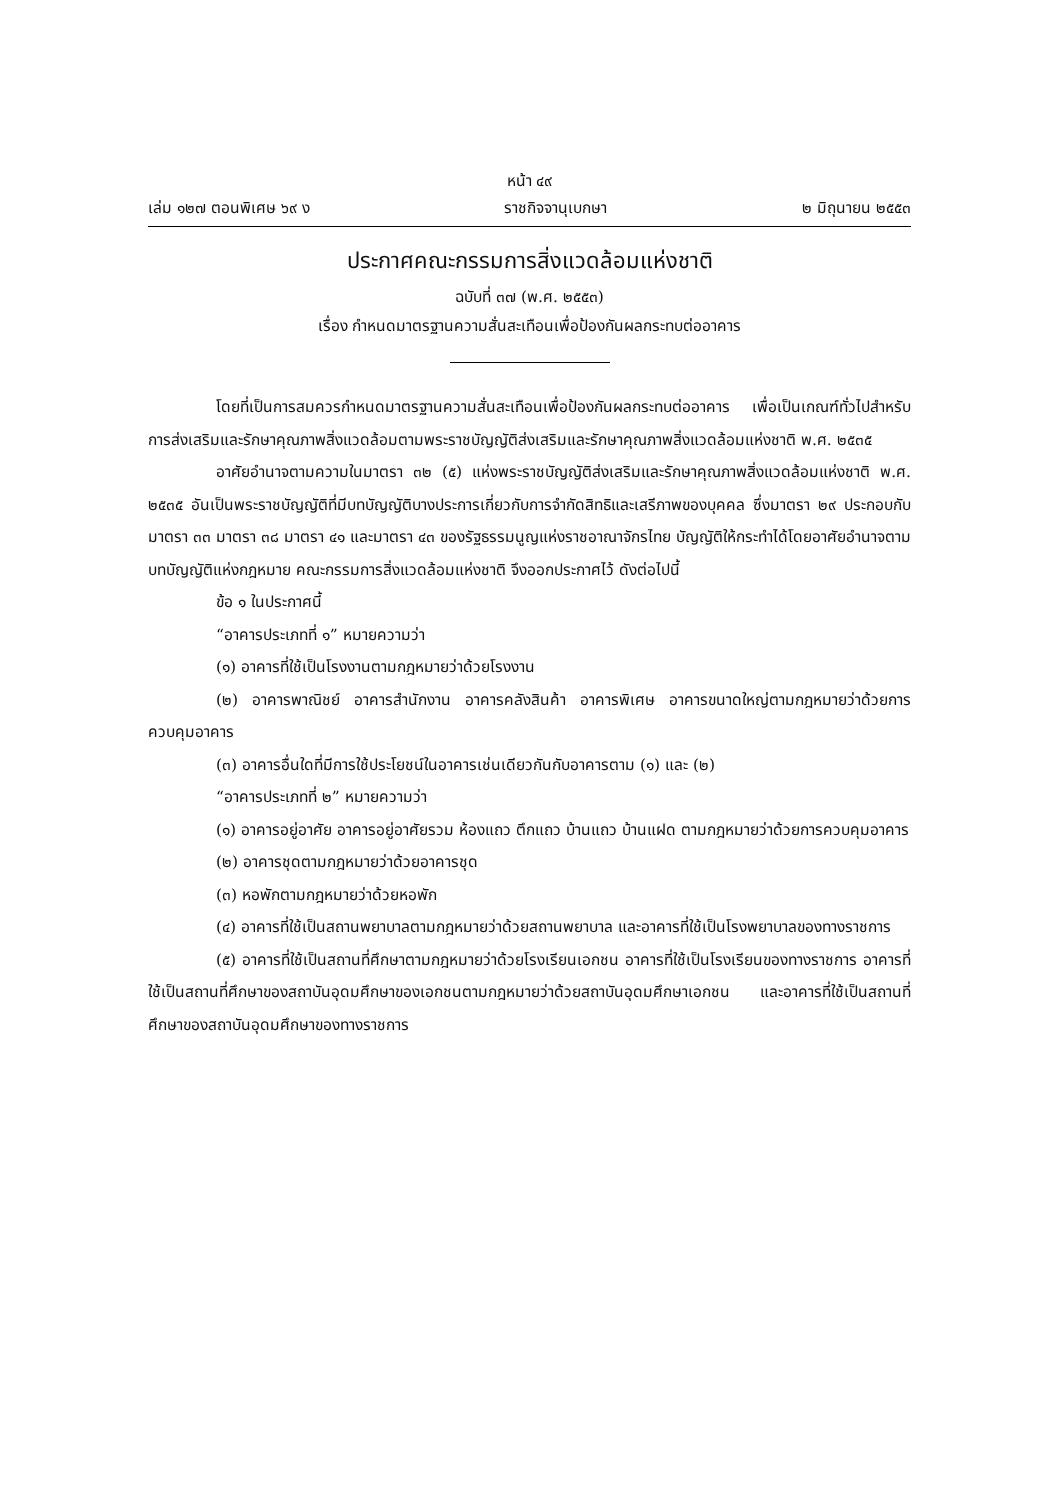หน้า ๔๙
เล่ม ๑๒๗ ตอนพิเศษ ๖๙ ง ราชกิจจานุเบกษา ๒ มิถุนายน ๒๕๕๓
ประกาศคณะกรรมการสิ่งแวดล้อมแห่งชาติ
ฉบับที่ ๓๗ (พ.ศ. ๒๕๕๓)
เรื่อง กำหนดมาตรฐานความสั่นสะเทือนเพื่อป้องกันผลกระทบต่ออาคาร
โดยที่เป็นการสมควรกำหนดมาตรฐานความสั่นสะเทือนเพื่อป้องกันผลกระทบต่ออาคาร เพื่อเป็นเกณฑ์ทั่วไปสำหรับการส่งเสริมและรักษาคุณภาพสิ่งแวดล้อมตามพระราชบัญญัติส่งเสริมและรักษาคุณภาพสิ่งแวดล้อมแห่งชาติ พ.ศ. ๒๕๓๕
อาศัยอำนาจตามความในมาตรา ๓๒ (๕) แห่งพระราชบัญญัติส่งเสริมและรักษาคุณภาพสิ่งแวดล้อมแห่งชาติ พ.ศ. ๒๕๓๕ อันเป็นพระราชบัญญัติที่มีบทบัญญัติบางประการเกี่ยวกับการจำกัดสิทธิและเสรีภาพของบุคคล ซึ่งมาตรา ๒๙ ประกอบกับมาตรา ๓๓ มาตรา ๓๘ มาตรา ๔๑ และมาตรา ๔๓ ของรัฐธรรมนูญแห่งราชอาณาจักรไทย บัญญัติให้กระทำได้โดยอาศัยอำนาจตามบทบัญญัติแห่งกฎหมาย คณะกรรมการสิ่งแวดล้อมแห่งชาติ จึงออกประกาศไว้ ดังต่อไปนี้
ข้อ ๑ ในประกาศนี้
“อาคารประเภทที่ ๑” หมายความว่า
(๑) อาคารที่ใช้เป็นโรงงานตามกฎหมายว่าด้วยโรงงาน
(๒) อาคารพาณิชย์ อาคารสำนักงาน อาคารคลังสินค้า อาคารพิเศษ อาคารขนาดใหญ่ตามกฎหมายว่าด้วยการควบคุมอาคาร
(๓) อาคารอื่นใดที่มีการใช้ประโยชน์ในอาคารเช่นเดียวกันกับอาคารตาม (๑) และ (๒)
“อาคารประเภทที่ ๒” หมายความว่า
(๑) อาคารอยู่อาศัย อาคารอยู่อาศัยรวม ห้องแถว ตึกแถว บ้านแถว บ้านแฝด ตามกฎหมายว่าด้วยการควบคุมอาคาร
(๒) อาคารชุดตามกฎหมายว่าด้วยอาคารชุด
(๓) หอพักตามกฎหมายว่าด้วยหอพัก
(๔) อาคารที่ใช้เป็นสถานพยาบาลตามกฎหมายว่าด้วยสถานพยาบาล และอาคารที่ใช้เป็นโรงพยาบาลของทางราชการ
(๕) อาคารที่ใช้เป็นสถานที่ศึกษาตามกฎหมายว่าด้วยโรงเรียนเอกชน อาคารที่ใช้เป็นโรงเรียนของทางราชการ อาคารที่ใช้เป็นสถานที่ศึกษาของสถาบันอุดมศึกษาของเอกชนตามกฎหมายว่าด้วยสถาบันอุดมศึกษาเอกชน และอาคารที่ใช้เป็นสถานที่ศึกษาของสถาบันอุดมศึกษาของทางราชการ